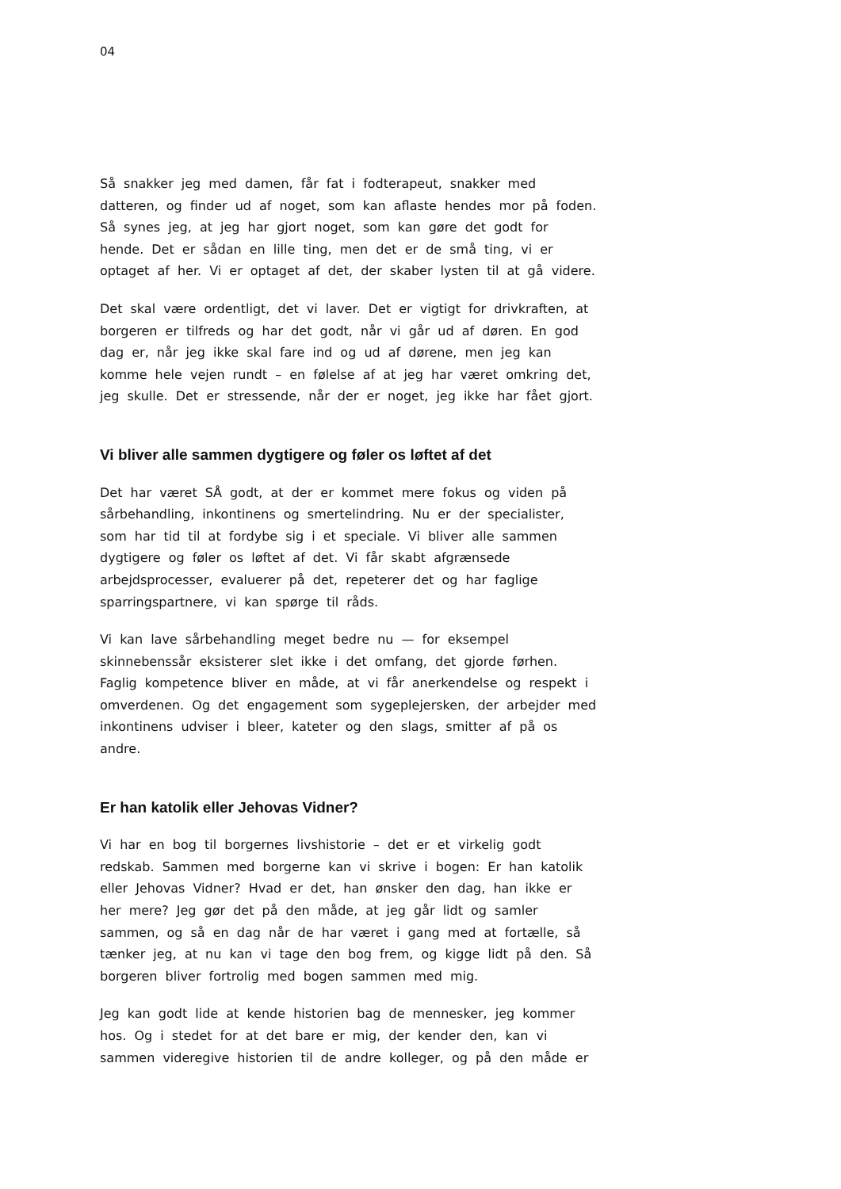04
Så snakker jeg med damen, får fat i fodterapeut, snakker med
datteren, og finder ud af noget, som kan aflaste hendes mor på foden.
Så synes jeg, at jeg har gjort noget, som kan gøre det godt for
hende. Det er sådan en lille ting, men det er de små ting, vi er
optaget af her. Vi er optaget af det, der skaber lysten til at gå videre.
Det skal være ordentligt, det vi laver. Det er vigtigt for drivkraften, at
borgeren er tilfreds og har det godt, når vi går ud af døren. En god
dag er, når jeg ikke skal fare ind og ud af dørene, men jeg kan
komme hele vejen rundt – en følelse af at jeg har været omkring det,
jeg skulle. Det er stressende, når der er noget, jeg ikke har fået gjort.
Vi bliver alle sammen dygtigere og føler os løftet af det
Det har været SÅ godt, at der er kommet mere fokus og viden på
sårbehandling, inkontinens og smertelindring. Nu er der specialister,
som har tid til at fordybe sig i et speciale. Vi bliver alle sammen
dygtigere og føler os løftet af det. Vi får skabt afgrænsede
arbejdsprocesser, evaluerer på det, repeterer det og har faglige
sparringspartnere, vi kan spørge til råds.
Vi kan lave sårbehandling meget bedre nu — for eksempel
skinnebenssår eksisterer slet ikke i det omfang, det gjorde førhen.
Faglig kompetence bliver en måde, at vi får anerkendelse og respekt i
omverdenen. Og det engagement som sygeplejersken, der arbejder med
inkontinens udviser i bleer, kateter og den slags, smitter af på os
andre.
Er han katolik eller Jehovas Vidner?
Vi har en bog til borgernes livshistorie – det er et virkelig godt
redskab. Sammen med borgerne kan vi skrive i bogen: Er han katolik
eller Jehovas Vidner? Hvad er det, han ønsker den dag, han ikke er
her mere? Jeg gør det på den måde, at jeg går lidt og samler
sammen, og så en dag når de har været i gang med at fortælle, så
tænker jeg, at nu kan vi tage den bog frem, og kigge lidt på den. Så
borgeren bliver fortrolig med bogen sammen med mig.
Jeg kan godt lide at kende historien bag de mennesker, jeg kommer
hos. Og i stedet for at det bare er mig, der kender den, kan vi
sammen videregive historien til de andre kolleger, og på den måde er